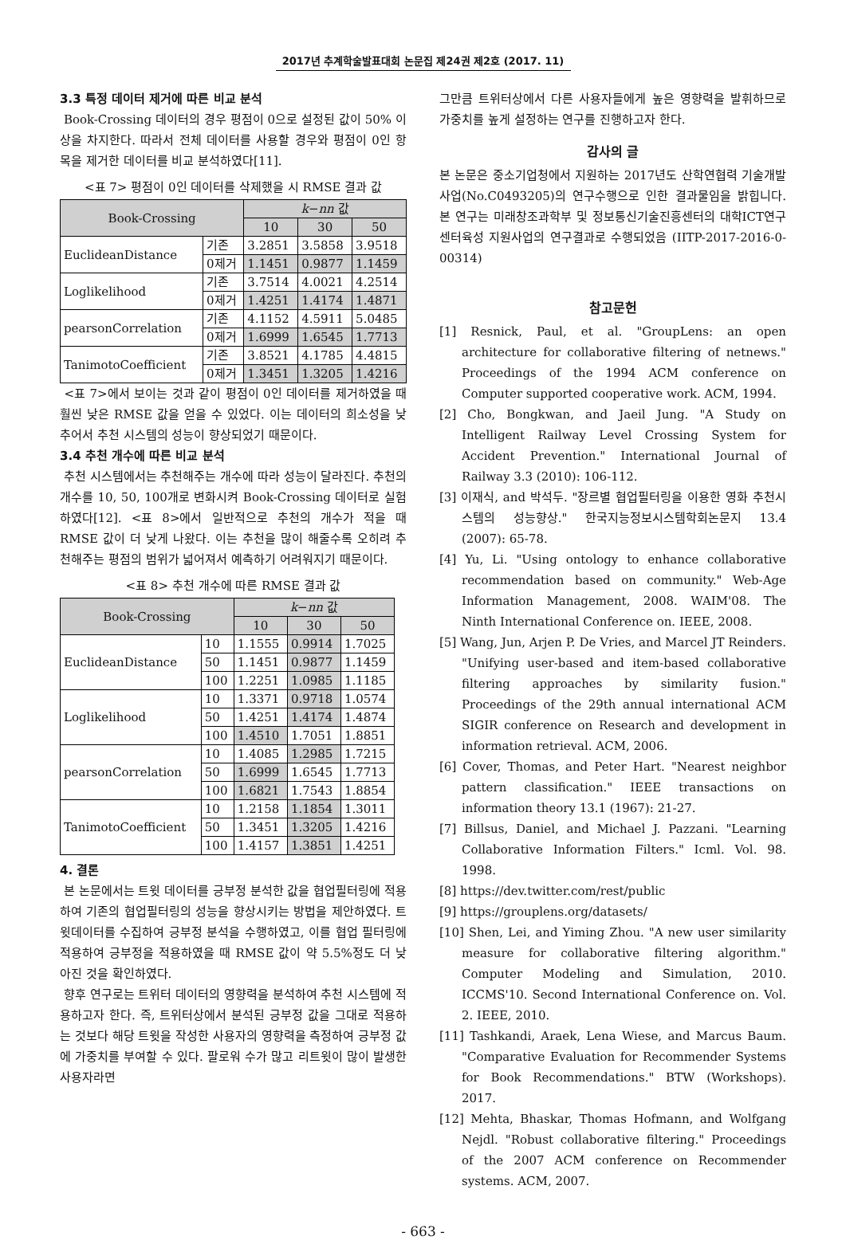2017년 추계학술발표대회 논문집 제24권 제2호 (2017. 11)
3.3 특정 데이터 제거에 따른 비교 분석
Book-Crossing 데이터의 경우 평점이 0으로 설정된 값이 50% 이상을 차지한다. 따라서 전체 데이터를 사용할 경우와 평점이 0인 항목을 제거한 데이터를 비교 분석하였다[11].
<표 7> 평점이 0인 데이터를 삭제했을 시 RMSE 결과 값
| Book-Crossing | | k − nn 값 | | |
| --- | --- | --- | --- | --- |
| | | 10 | 30 | 50 |
| EuclideanDistance | 기존 | 3.2851 | 3.5858 | 3.9518 |
| | 0제거 | 1.1451 | 0.9877 | 1.1459 |
| Loglikelihood | 기존 | 3.7514 | 4.0021 | 4.2514 |
| | 0제거 | 1.4251 | 1.4174 | 1.4871 |
| pearsonCorrelation | 기존 | 4.1152 | 4.5911 | 5.0485 |
| | 0제거 | 1.6999 | 1.6545 | 1.7713 |
| TanimotoCoefficient | 기존 | 3.8521 | 4.1785 | 4.4815 |
| | 0제거 | 1.3451 | 1.3205 | 1.4216 |
<표 7>에서 보이는 것과 같이 평점이 0인 데이터를 제거하였을 때 훨씬 낮은 RMSE 값을 얻을 수 있었다. 이는 데이터의 희소성을 낮추어서 추천 시스템의 성능이 향상되었기 때문이다.
3.4 추천 개수에 따른 비교 분석
추천 시스템에서는 추천해주는 개수에 따라 성능이 달라진다. 추천의 개수를 10, 50, 100개로 변화시켜 Book-Crossing 데이터로 실험하였다[12]. <표 8>에서 일반적으로 추천의 개수가 적을 때 RMSE 값이 더 낮게 나왔다. 이는 추천을 많이 해줄수록 오히려 추천해주는 평점의 범위가 넓어져서 예측하기 어려워지기 때문이다.
<표 8> 추천 개수에 따른 RMSE 결과 값
| Book-Crossing | | k − nn 값 | | |
| --- | --- | --- | --- | --- |
| | | 10 | 30 | 50 |
| EuclideanDistance | 10 | 1.1555 | 0.9914 | 1.7025 |
| | 50 | 1.1451 | 0.9877 | 1.1459 |
| | 100 | 1.2251 | 1.0985 | 1.1185 |
| Loglikelihood | 10 | 1.3371 | 0.9718 | 1.0574 |
| | 50 | 1.4251 | 1.4174 | 1.4874 |
| | 100 | 1.4510 | 1.7051 | 1.8851 |
| pearsonCorrelation | 10 | 1.4085 | 1.2985 | 1.7215 |
| | 50 | 1.6999 | 1.6545 | 1.7713 |
| | 100 | 1.6821 | 1.7543 | 1.8854 |
| TanimotoCoefficient | 10 | 1.2158 | 1.1854 | 1.3011 |
| | 50 | 1.3451 | 1.3205 | 1.4216 |
| | 100 | 1.4157 | 1.3851 | 1.4251 |
4. 결론
본 논문에서는 트윗 데이터를 긍부정 분석한 값을 협업필터링에 적용하여 기존의 협업필터링의 성능을 향상시키는 방법을 제안하였다. 트윗데이터를 수집하여 긍부정 분석을 수행하였고, 이를 협업 필터링에 적용하여 긍부정을 적용하였을 때 RMSE 값이 약 5.5%정도 더 낮아진 것을 확인하였다.
향후 연구로는 트위터 데이터의 영향력을 분석하여 추천 시스템에 적용하고자 한다. 즉, 트위터상에서 분석된 긍부정 값을 그대로 적용하는 것보다 해당 트윗을 작성한 사용자의 영향력을 측정하여 긍부정 값에 가중치를 부여할 수 있다. 팔로워 수가 많고 리트윗이 많이 발생한 사용자라면
그만큼 트위터상에서 다른 사용자들에게 높은 영향력을 발휘하므로 가중치를 높게 설정하는 연구를 진행하고자 한다.
감사의 글
본 논문은 중소기업청에서 지원하는 2017년도 산학연협력 기술개발사업(No.C0493205)의 연구수행으로 인한 결과물임을 밝힙니다. 본 연구는 미래창조과학부 및 정보통신기술진흥센터의 대학ICT연구센터육성 지원사업의 연구결과로 수행되었음 (IITP-2017-2016-0-00314)
참고문헌
[1] Resnick, Paul, et al. "GroupLens: an open architecture for collaborative filtering of netnews." Proceedings of the 1994 ACM conference on Computer supported cooperative work. ACM, 1994.
[2] Cho, Bongkwan, and Jaeil Jung. "A Study on Intelligent Railway Level Crossing System for Accident Prevention." International Journal of Railway 3.3 (2010): 106-112.
[3] 이재식, and 박석두. "장르별 협업필터링을 이용한 영화 추천시스템의 성능향상." 한국지능정보시스템학회논문지 13.4 (2007): 65-78.
[4] Yu, Li. "Using ontology to enhance collaborative recommendation based on community." Web-Age Information Management, 2008. WAIM'08. The Ninth International Conference on. IEEE, 2008.
[5] Wang, Jun, Arjen P. De Vries, and Marcel JT Reinders. "Unifying user-based and item-based collaborative filtering approaches by similarity fusion." Proceedings of the 29th annual international ACM SIGIR conference on Research and development in information retrieval. ACM, 2006.
[6] Cover, Thomas, and Peter Hart. "Nearest neighbor pattern classification." IEEE transactions on information theory 13.1 (1967): 21-27.
[7] Billsus, Daniel, and Michael J. Pazzani. "Learning Collaborative Information Filters." Icml. Vol. 98. 1998.
[8] https://dev.twitter.com/rest/public
[9] https://grouplens.org/datasets/
[10] Shen, Lei, and Yiming Zhou. "A new user similarity measure for collaborative filtering algorithm." Computer Modeling and Simulation, 2010. ICCMS'10. Second International Conference on. Vol. 2. IEEE, 2010.
[11] Tashkandi, Araek, Lena Wiese, and Marcus Baum. "Comparative Evaluation for Recommender Systems for Book Recommendations." BTW (Workshops). 2017.
[12] Mehta, Bhaskar, Thomas Hofmann, and Wolfgang Nejdl. "Robust collaborative filtering." Proceedings of the 2007 ACM conference on Recommender systems. ACM, 2007.
- 663 -